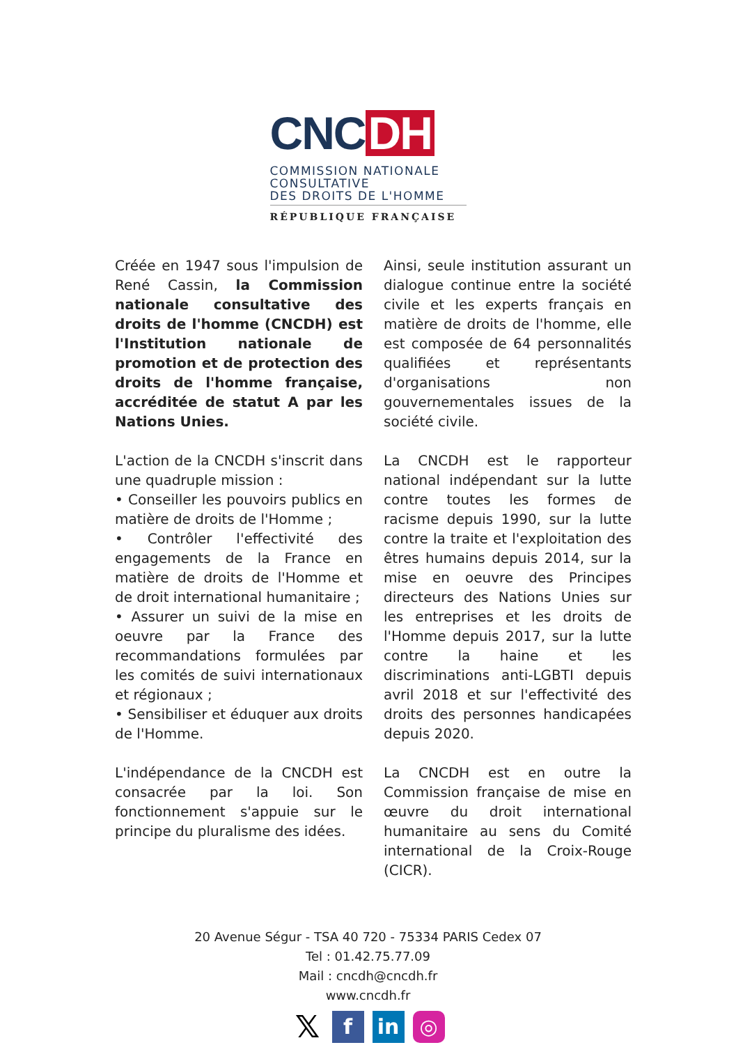CNC DH
COMMISSION NATIONALE
CONSULTATIVE
DES DROITS DE L'HOMME
RÉPUBLIQUE FRANÇAISE
Créée en 1947 sous l'impulsion de René Cassin, la Commission nationale consultative des droits de l'homme (CNCDH) est l'Institution nationale de promotion et de protection des droits de l'homme française, accréditée de statut A par les Nations Unies.
L'action de la CNCDH s'inscrit dans une quadruple mission :
• Conseiller les pouvoirs publics en matière de droits de l'Homme ;
• Contrôler l'effectivité des engagements de la France en matière de droits de l'Homme et de droit international humanitaire ;
• Assurer un suivi de la mise en oeuvre par la France des recommandations formulées par les comités de suivi internationaux et régionaux ;
• Sensibiliser et éduquer aux droits de l'Homme.
L'indépendance de la CNCDH est consacrée par la loi. Son fonctionnement s'appuie sur le principe du pluralisme des idées.
Ainsi, seule institution assurant un dialogue continue entre la société civile et les experts français en matière de droits de l'homme, elle est composée de 64 personnalités qualifiées et représentants d'organisations non gouvernementales issues de la société civile.
La CNCDH est le rapporteur national indépendant sur la lutte contre toutes les formes de racisme depuis 1990, sur la lutte contre la traite et l'exploitation des êtres humains depuis 2014, sur la mise en oeuvre des Principes directeurs des Nations Unies sur les entreprises et les droits de l'Homme depuis 2017, sur la lutte contre la haine et les discriminations anti-LGBTI depuis avril 2018 et sur l'effectivité des droits des personnes handicapées depuis 2020.
La CNCDH est en outre la Commission française de mise en œuvre du droit international humanitaire au sens du Comité international de la Croix-Rouge (CICR).
20 Avenue Ségur - TSA 40 720 - 75334 PARIS Cedex 07
Tel : 01.42.75.77.09
Mail : cncdh@cncdh.fr
www.cncdh.fr
𝕏
f in ◎